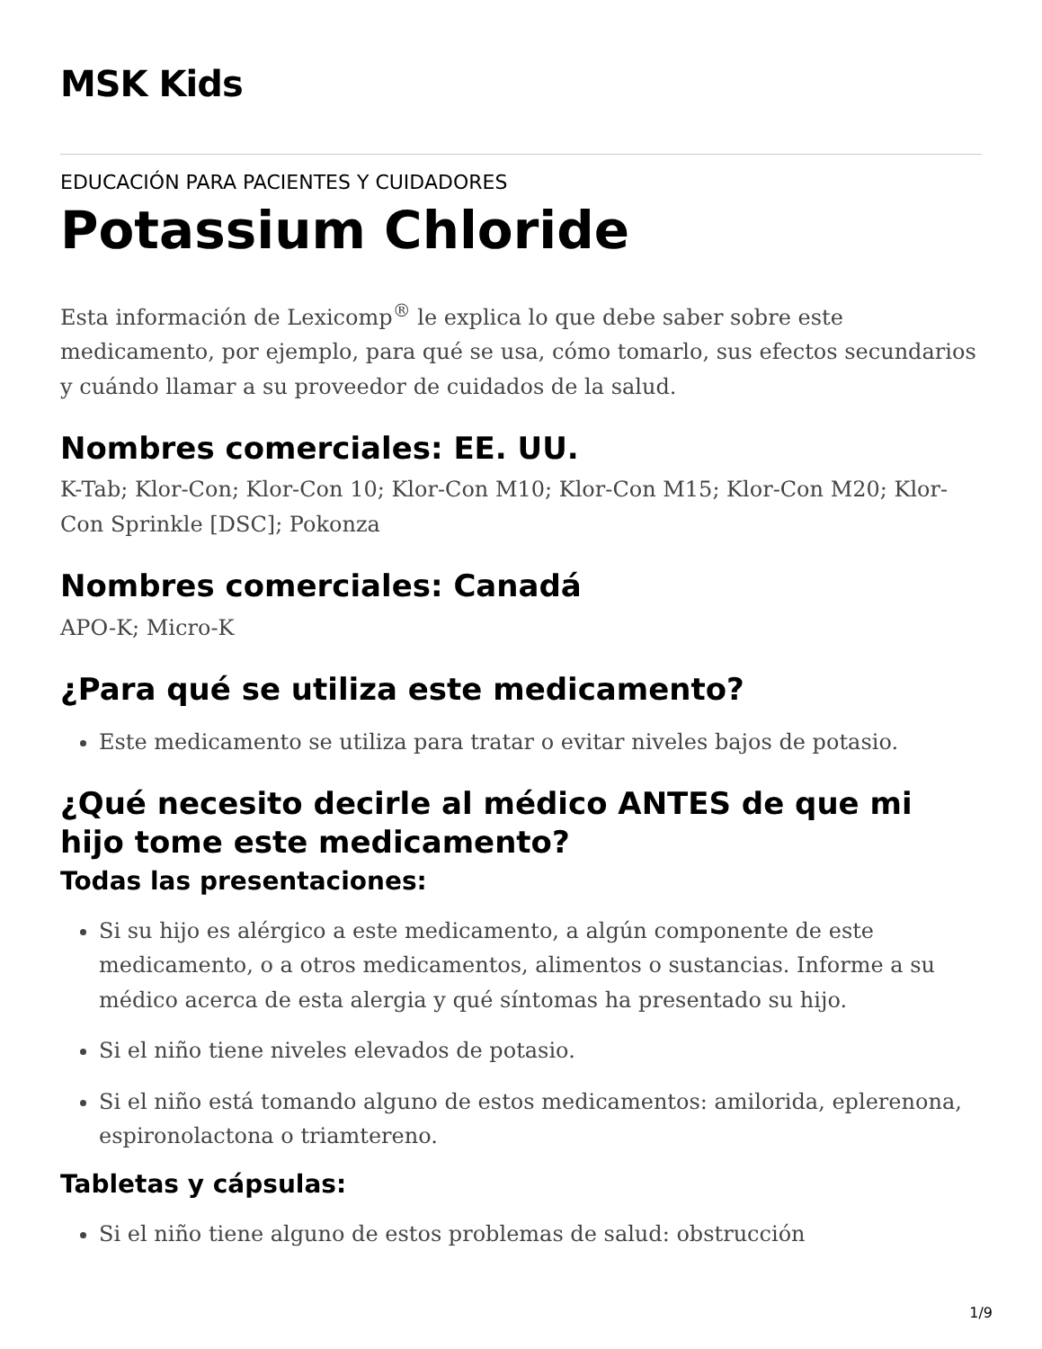MSK Kids
EDUCACIÓN PARA PACIENTES Y CUIDADORES
Potassium Chloride
Esta información de Lexicomp<sup>®</sup> le explica lo que debe saber sobre este medicamento, por ejemplo, para qué se usa, cómo tomarlo, sus efectos secundarios y cuándo llamar a su proveedor de cuidados de la salud.
Nombres comerciales: EE. UU.
K-Tab; Klor-Con; Klor-Con 10; Klor-Con M10; Klor-Con M15; Klor-Con M20; Klor-Con Sprinkle [DSC]; Pokonza
Nombres comerciales: Canadá
APO-K; Micro-K
¿Para qué se utiliza este medicamento?
Este medicamento se utiliza para tratar o evitar niveles bajos de potasio.
¿Qué necesito decirle al médico ANTES de que mi hijo tome este medicamento?
Todas las presentaciones:
Si su hijo es alérgico a este medicamento, a algún componente de este medicamento, o a otros medicamentos, alimentos o sustancias. Informe a su médico acerca de esta alergia y qué síntomas ha presentado su hijo.
Si el niño tiene niveles elevados de potasio.
Si el niño está tomando alguno de estos medicamentos: amilorida, eplerenona, espironolactona o triamtereno.
Tabletas y cápsulas:
Si el niño tiene alguno de estos problemas de salud: obstrucción
1/9